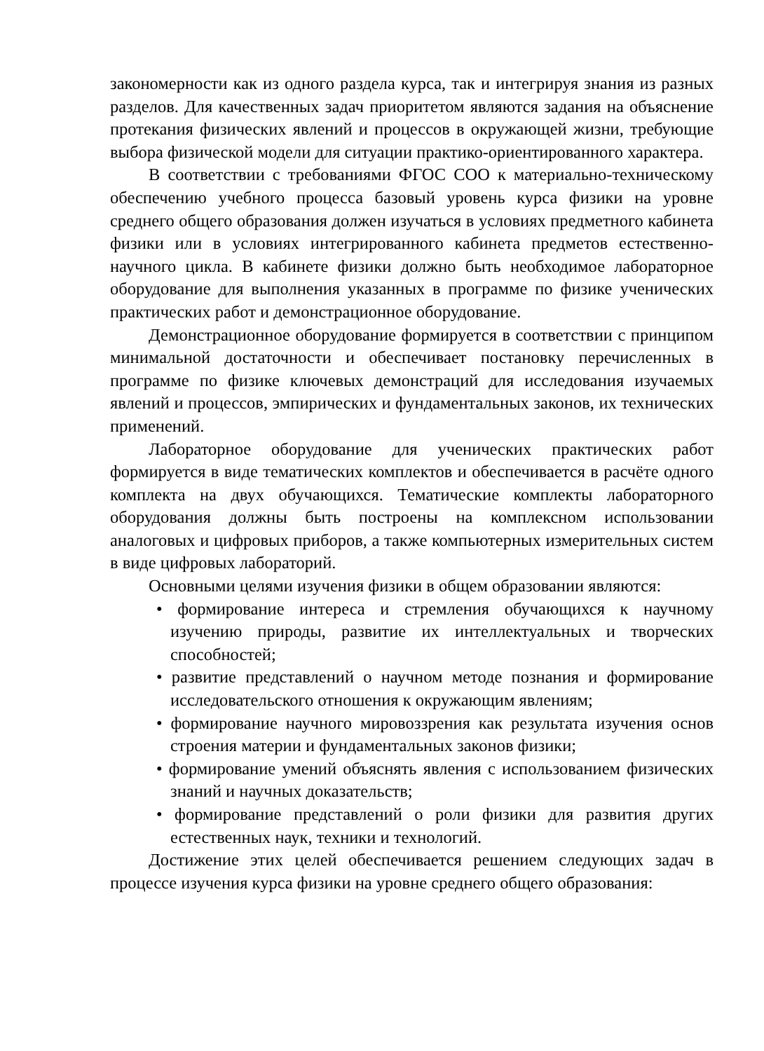закономерности как из одного раздела курса, так и интегрируя знания из разных разделов. Для качественных задач приоритетом являются задания на объяснение протекания физических явлений и процессов в окружающей жизни, требующие выбора физической модели для ситуации практико-ориентированного характера.
В соответствии с требованиями ФГОС СОО к материально-техническому обеспечению учебного процесса базовый уровень курса физики на уровне среднего общего образования должен изучаться в условиях предметного кабинета физики или в условиях интегрированного кабинета предметов естественно-научного цикла. В кабинете физики должно быть необходимое лабораторное оборудование для выполнения указанных в программе по физике ученических практических работ и демонстрационное оборудование.
Демонстрационное оборудование формируется в соответствии с принципом минимальной достаточности и обеспечивает постановку перечисленных в программе по физике ключевых демонстраций для исследования изучаемых явлений и процессов, эмпирических и фундаментальных законов, их технических применений.
Лабораторное оборудование для ученических практических работ формируется в виде тематических комплектов и обеспечивается в расчёте одного комплекта на двух обучающихся. Тематические комплекты лабораторного оборудования должны быть построены на комплексном использовании аналоговых и цифровых приборов, а также компьютерных измерительных систем в виде цифровых лабораторий.
Основными целями изучения физики в общем образовании являются:
• формирование интереса и стремления обучающихся к научному изучению природы, развитие их интеллектуальных и творческих способностей;
• развитие представлений о научном методе познания и формирование исследовательского отношения к окружающим явлениям;
• формирование научного мировоззрения как результата изучения основ строения материи и фундаментальных законов физики;
• формирование умений объяснять явления с использованием физических знаний и научных доказательств;
• формирование представлений о роли физики для развития других естественных наук, техники и технологий.
Достижение этих целей обеспечивается решением следующих задач в процессе изучения курса физики на уровне среднего общего образования: